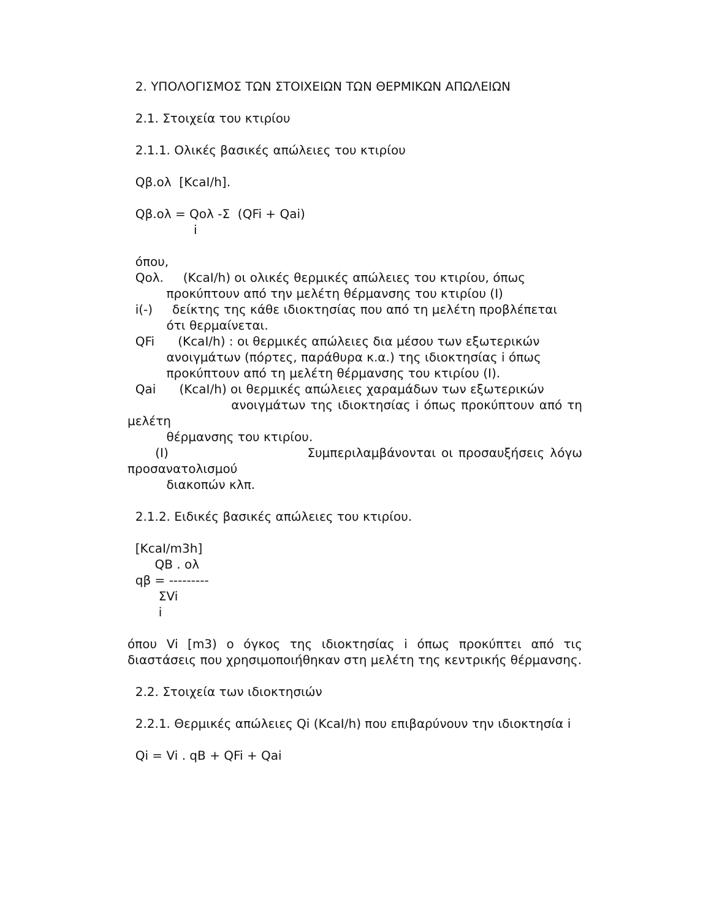2. ΥΠΟΛΟΓΙΣΜΟΣ ΤΩΝ ΣΤΟΙΧΕΙΩΝ ΤΩΝ ΘΕΡΜΙΚΩΝ ΑΠΩΛΕΙΩΝ
2.1. Στοιχεία του κτιρίου
2.1.1. Ολικές βασικές απώλειες του κτιρίου
Qβ.ολ [KcaI/h].
Qβ.ολ = Qολ -Σ (QFi + Qai)
i
όπου,
Qολ. (KcaI/h) οι ολικές θερμικές απώλειες του κτιρίου, όπως
προκύπτουν από την μελέτη θέρμανσης του κτιρίου (Ι)
i(-) δείκτης της κάθε ιδιοκτησίας που από τη μελέτη προβλέπεται
ότι θερμαίνεται.
QFi (KcaI/h) : οι θερμικές απώλειες δια μέσου των εξωτερικών
ανοιγμάτων (πόρτες, παράθυρα κ.α.) της ιδιοκτησίας i όπως
προκύπτουν από τη μελέτη θέρμανσης του κτιρίου (Ι).
Qai (KcaI/h) οι θερμικές απώλειες χαραμάδων των εξωτερικών
ανοιγμάτων της ιδιοκτησίας i όπως προκύπτουν από τη μελέτη
θέρμανσης του κτιρίου.
(Ι) Συμπεριλαμβάνονται οι προσαυξήσεις λόγω προσανατολισμού
διακοπών κλπ.
2.1.2. Ειδικές βασικές απώλειες του κτιρίου.
[KcaI/m3h]
QB . ολ
qβ = ---------
ΣVi
i
όπου Vi [m3) ο όγκος της ιδιοκτησίας i όπως προκύπτει από τις διαστάσεις που χρησιμοποιήθηκαν στη μελέτη της κεντρικής θέρμανσης.
2.2. Στοιχεία των ιδιοκτησιών
2.2.1. Θερμικές απώλειες Qi (KcaI/h) που επιβαρύνουν την ιδιοκτησία i
Qi = Vi . qB + QFi + Qai